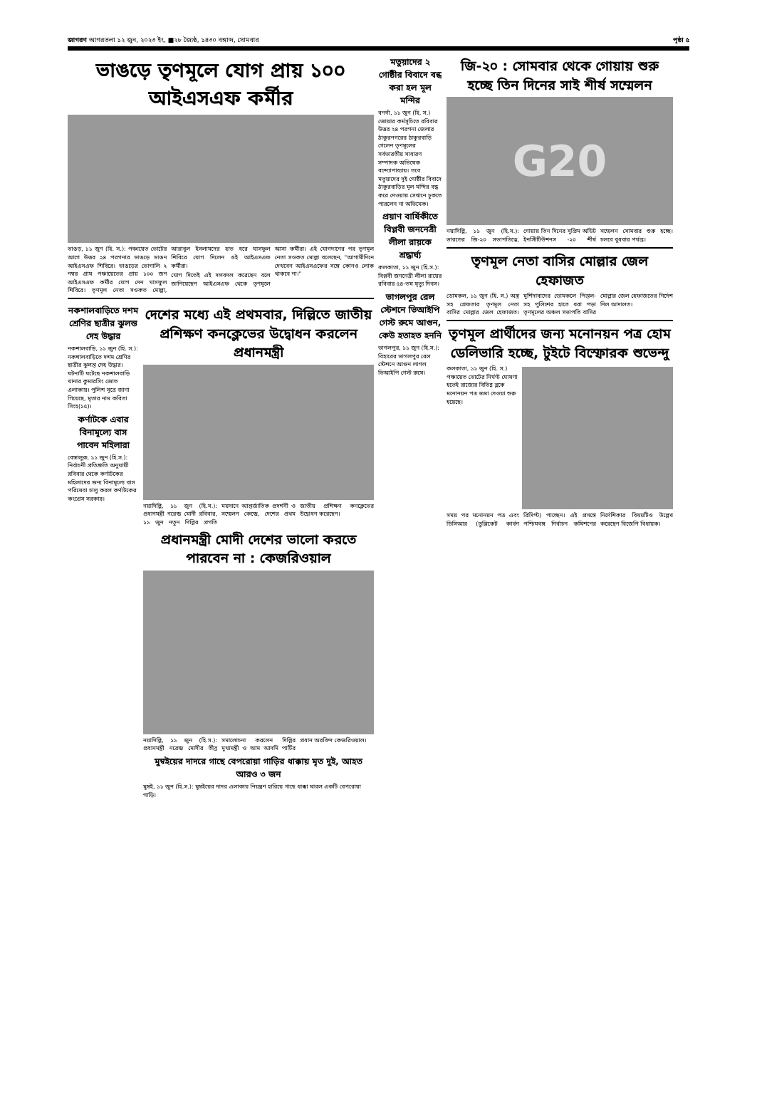জাগরণ আগরতলা ১২ জুন, ২০২৩ ইং, ■২৮ জ্যৈষ্ঠ, ১৪৩০ বঙ্গাব্দ, সোমবার পৃষ্ঠা ৫
ভাঙড়ে তৃণমূলে যোগ প্রায় ১০০ আইএসএফ কর্মীর
ভাঙড়, ১১ জুন (হি. স.): পঞ্চায়েত ভোটের আগে উত্তর ২৪ পরগনার ভাঙড়ে ভাঙন আইএসএফ শিবিরে। ভাঙড়ের ভোগালি ২ নম্বর গ্রাম পঞ্চায়েতের প্রায় ১০০ জন আইএসএফ কর্মীর যোগ দেন ঘাসফুল শিবিরে। তৃণমূল নেতা সওকত মোল্লা, আরাবুল ইসলামদের হাত ধরে ঘাসফুল শিবিরে যোগ দিলেন ওই আইএসএফ কর্মীরা।
যোগ দিতেই এই দলবদল করেছেন বলে জানিয়েছেন আইএসএফ থেকে তৃণমূলে আসা কর্মীরা। এই যোগদানের পর তৃণমূল নেতা সওকত মোল্লা বলেছেন, "আগামীদিনে দেখবেন আইএসএফের সঙ্গে কোনও লোক থাকবে না।"
নকশালবাড়িতে দশম শ্রেণির ছাত্রীর ঝুলন্ত দেহ উদ্ধার
নকশালবাড়ি, ১১ জুন (হি. স.): নকশালবাড়িতে দশম শ্রেণির ছাত্রীর ঝুলন্ত দেহ উদ্ধার। ঘটনাটি ঘটেছে নকশালবাড়ি থানার কুমারসিং জোত এলাকায়। পুলিশ সূত্রে জানা গিয়েছে, মৃতার নাম কবিতা সিংহ(১৫)।
কর্ণাটকে এবার বিনামূল্যে বাস পাবেন মহিলারা
বেঙ্গালুরু, ১১ জুন (হি.স.): নির্বাচনী প্রতিশ্রুতি অনুযায়ী রবিবার থেকে কর্ণাটকের মহিলাদের জন্য বিনামূল্যে বাস পরিষেবা চালু করল কর্ণাটকের কংগ্রেস সরকার।
দেশের মধ্যে এই প্রথমবার, দিল্লিতে জাতীয় প্রশিক্ষণ কনক্লেভের উদ্বোধন করলেন প্রধানমন্ত্রী
নয়াদিল্লি, ১১ জুন (হি.স.): প্রধানমন্ত্রী নরেন্দ্র মোদী রবিবার, ১১ জুন নতুন দিল্লির প্রগতি ময়দানে আন্তর্জাতিক প্রদর্শনী ও সম্মেলন কেন্দ্রে, দেশের প্রথম জাতীয় প্রশিক্ষণ কনক্লেভের উদ্বোধন করেছেন।
প্রধানমন্ত্রী মোদী দেশের ভালো করতে পারবেন না : কেজরিওয়াল
নয়াদিল্লি, ১১ জুন (হি.স.): প্রধানমন্ত্রী নরেন্দ্র মোদীর তীব্র সমালোচনা করলেন দিল্লির মুখ্যমন্ত্রী ও আম আদমি পার্টির প্রধান অরবিন্দ কেজরিওয়াল।
মুম্বইয়ের দাদরে গাছে বেপরোয়া গাড়ির ধাক্কায় মৃত দুই, আহত আরও ৩ জন
মুম্বই, ১১ জুন (হি.স.): মুম্বইয়ের দাদর এলাকায় নিয়ন্ত্রণ হারিয়ে গাছে ধাক্কা মারল একটি বেপরোয়া গাড়ি।
মতুয়াদের ২ গোষ্ঠীর বিবাদে বন্ধ করা হল মূল মন্দির
বনগাঁ, ১১ জুন (হি. স.) জোয়ার কর্মসূচিতে রবিবার উত্তর ২৪ পরগনা জেলার ঠাকুরনগরের ঠাকুরবাড়ি গেলেন তৃণমূলের সর্বভারতীয় সাধারণ সম্পাদক অভিষেক বন্দ্যোপাধ্যায়। তবে মতুয়াদের দুই গোষ্ঠীর বিবাদে ঠাকুরবাড়ির মূল মন্দির বন্ধ করে দেওয়ায় সেখানে ঢুকতে পারলেন না অভিষেক।
প্রয়াণ বার্ষিকীতে বিপ্লবী জননেত্রী লীলা রায়কে শ্রদ্ধার্ঘ্য
কলকাতা, ১১ জুন (হি.স.): বিপ্লবী জননেত্রী লীলা রায়ের রবিবার ৫৪-তম মৃত্যু দিবস।
ভাগলপুর রেল স্টেশনে ভিআইপি গেস্ট রুমে আগুন, কেউ হতাহত হননি
ভাগলপুর, ১১ জুন (হি.স.): বিহারের ভাগলপুর রেল স্টেশনে আগুন লাগল ভিআইপি গেস্ট রুমে।
জি-২০ : সোমবার থেকে গোয়ায় শুরু হচ্ছে তিন দিনের সাই শীর্ষ সম্মেলন
G20
নয়াদিল্লি, ১১ জুন (হি.স.): ভারতের জি-২০ সভাপতিত্বে, গোয়ায় তিন দিনের সুপ্রিম অডিট ইনস্টিটিউশনস -২০ শীর্ষ সম্মেলন সোমবার শুরু হচ্ছে। চলবে বুধবার পর্যন্ত।
তৃণমূল নেতা বাসির মোল্লার জেল হেফাজত
ডোমকল, ১১ জুন (হি. স.) অস্ত্র সহ গ্রেফতার তৃণমূল নেতা বাসির মোল্লার জেল হেফাজত। মুর্শিদাবাদের ডোমকলে পিস্তল-সহ পুলিশের হাতে ধরা পড়া তৃণমূলের অঞ্চল সভাপতি বাসির মোল্লার জেল হেফাজতের নির্দেশ দিল আদালত।
তৃণমূল প্রার্থীদের জন্য মনোনয়ন পত্র হোম ডেলিভারি হচ্ছে, টুইটে বিস্ফোরক শুভেন্দু
কলকাতা, ১১ জুন (হি. স.) পঞ্চায়েত ভোটের নির্ঘণ্ট ঘোষণা হতেই রাজ্যের বিভিন্ন ব্লকে মনোনয়ন পত্র জমা দেওয়া শুরু হয়েছে।
সময় পর মনোনয়ন পত্র এবং ডিসিআর (ডুপ্লিকেট কার্বন রিসিপ্ট) পাচ্ছেন। এই প্রসঙ্গে পশ্চিমবঙ্গ নির্বাচন কমিশনের নির্দেশিকার বিষয়টিও উল্লেখ করেছেন বিজেপি বিধায়ক।